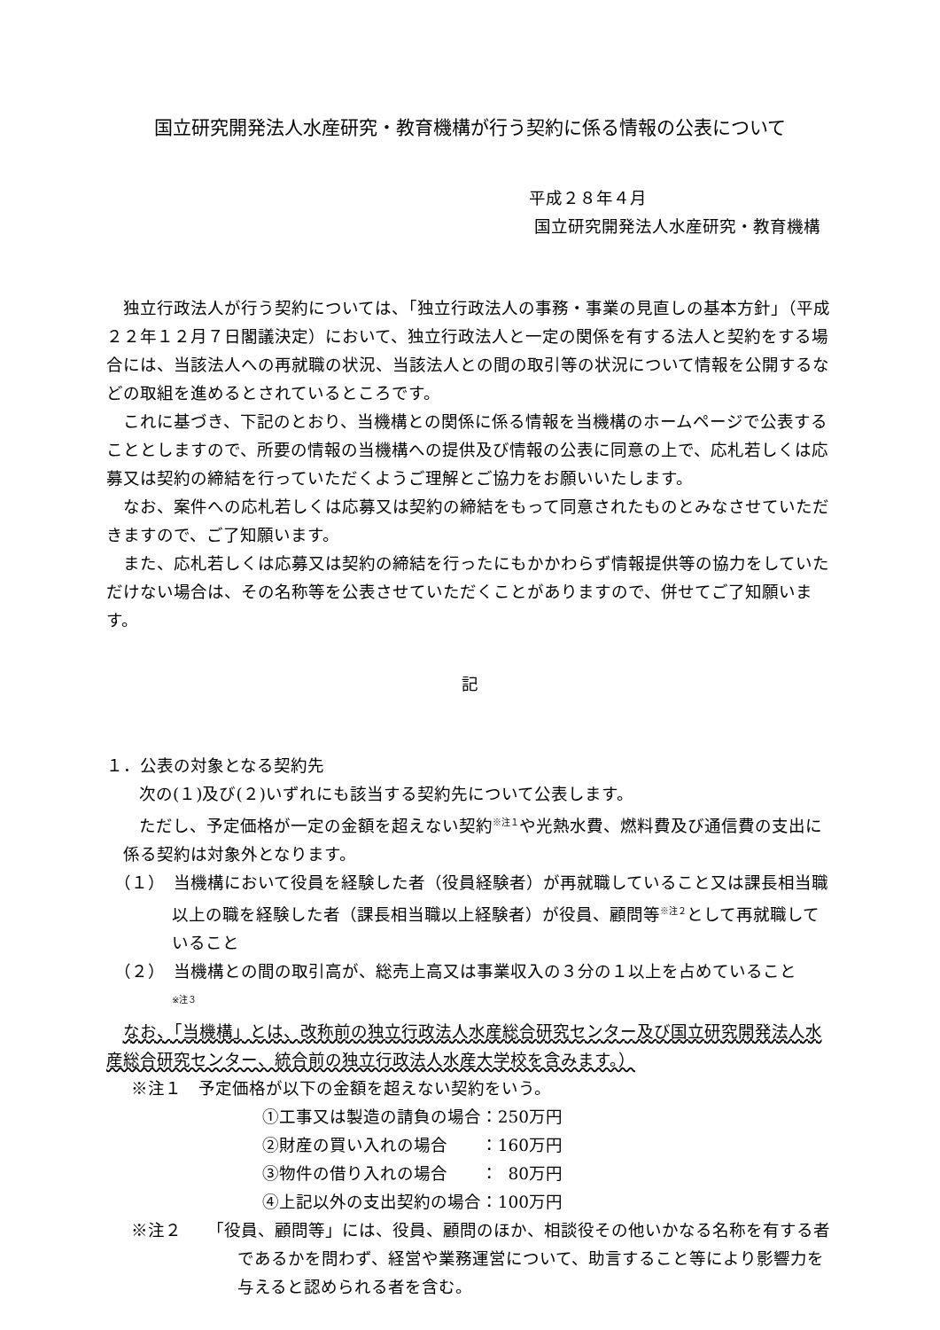国立研究開発法人水産研究・教育機構が行う契約に係る情報の公表について
平成２８年４月
国立研究開発法人水産研究・教育機構
独立行政法人が行う契約については、「独立行政法人の事務・事業の見直しの基本方針」（平成２２年１２月７日閣議決定）において、独立行政法人と一定の関係を有する法人と契約をする場合には、当該法人への再就職の状況、当該法人との間の取引等の状況について情報を公開するなどの取組を進めるとされているところです。
これに基づき、下記のとおり、当機構との関係に係る情報を当機構のホームページで公表することとしますので、所要の情報の当機構への提供及び情報の公表に同意の上で、応札若しくは応募又は契約の締結を行っていただくようご理解とご協力をお願いいたします。
なお、案件への応札若しくは応募又は契約の締結をもって同意されたものとみなさせていただきますので、ご了知願います。
また、応札若しくは応募又は契約の締結を行ったにもかかわらず情報提供等の協力をしていただけない場合は、その名称等を公表させていただくことがありますので、併せてご了知願います。
記
１．公表の対象となる契約先
次の(１)及び(２)いずれにも該当する契約先について公表します。
ただし、予定価格が一定の金額を超えない契約<sup>※注１</sup>や光熱水費、燃料費及び通信費の支出に係る契約は対象外となります。
（１）　当機構において役員を経験した者（役員経験者）が再就職していること又は課長相当職以上の職を経験した者（課長相当職以上経験者）が役員、顧問等<sup>※注２</sup>として再就職していること
（２）　当機構との間の取引高が、総売上高又は事業収入の３分の１以上を占めていること
<sup>※注３</sup>
なお、「当機構」とは、改称前の独立行政法人水産総合研究センター及び国立研究開発法人水産総合研究センター、統合前の独立行政法人水産大学校を含みます。）
※注１　予定価格が以下の金額を超えない契約をいう。
①工事又は製造の請負の場合：250万円
②財産の買い入れの場合　　：160万円
③物件の借り入れの場合　　： 80万円
④上記以外の支出契約の場合：100万円
※注２　　「役員、顧問等」には、役員、顧問のほか、相談役その他いかなる名称を有する者であるかを問わず、経営や業務運営について、助言すること等により影響力を与えると認められる者を含む。